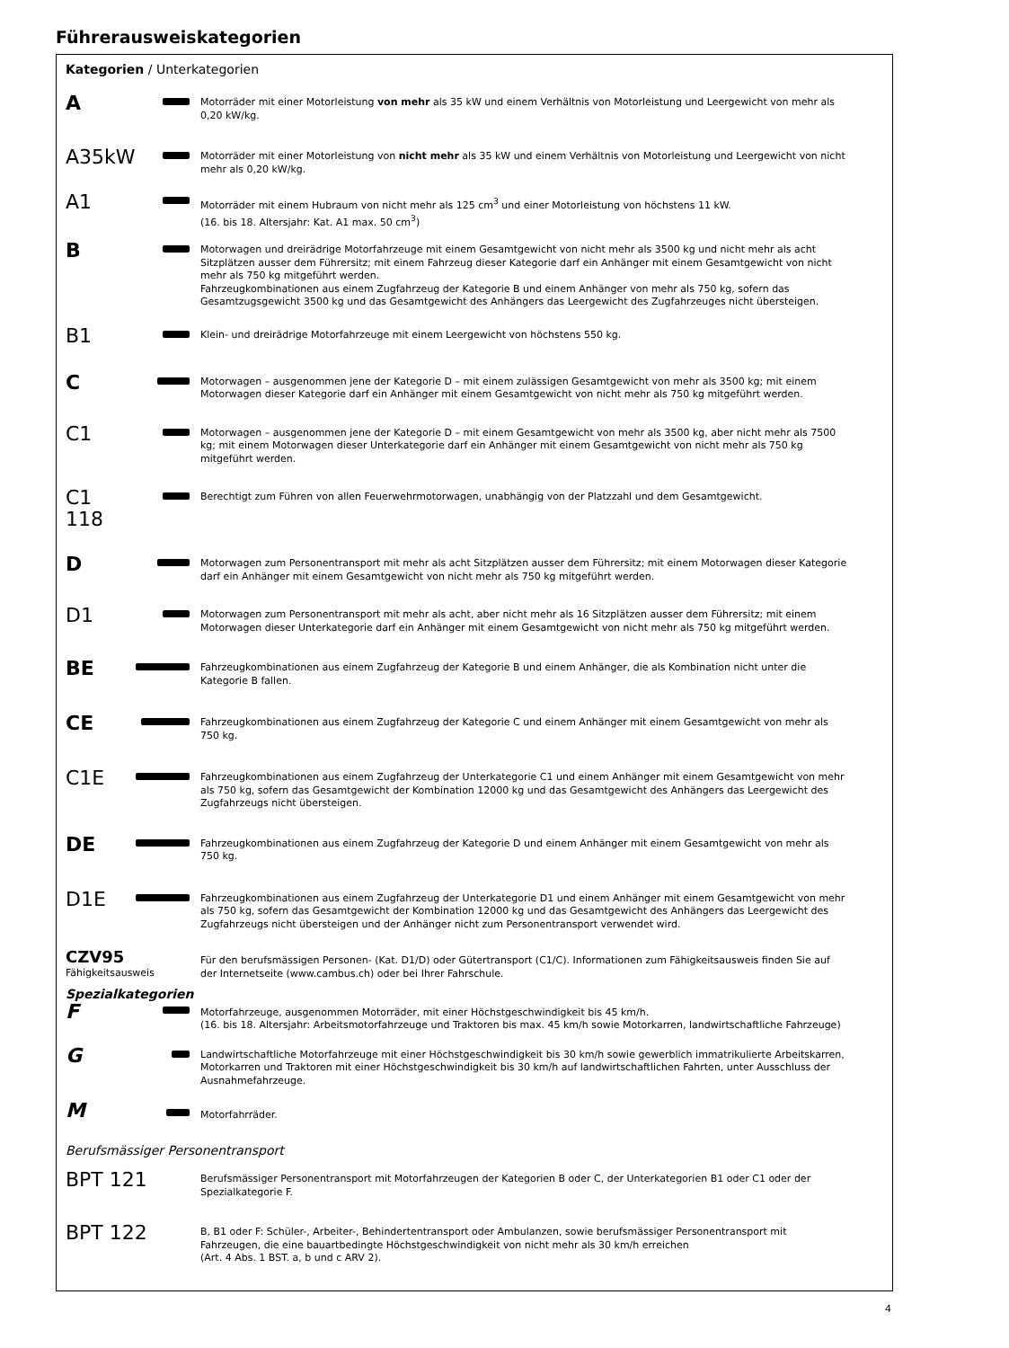Führerausweiskategorien
Kategorien / Unterkategorien
| A | | Motorräder mit einer Motorleistung von mehr als 35 kW und einem Verhältnis von Motorleistung und Leergewicht von mehr als 0,20 kW/kg. |
| A35kW | | Motorräder mit einer Motorleistung von nicht mehr als 35 kW und einem Verhältnis von Motorleistung und Leergewicht von nicht mehr als 0,20 kW/kg. |
| A1 | | Motorräder mit einem Hubraum von nicht mehr als 125 cm<sup>3</sup> und einer Motorleistung von höchstens 11 kW. (16. bis 18. Altersjahr: Kat. A1 max. 50 cm<sup>3</sup>) |
| B | | Motorwagen und dreirädrige Motorfahrzeuge mit einem Gesamtgewicht von nicht mehr als 3500 kg und nicht mehr als acht Sitzplätzen ausser dem Führersitz; mit einem Fahrzeug dieser Kategorie darf ein Anhänger mit einem Gesamtgewicht von nicht mehr als 750 kg mitgeführt werden. Fahrzeugkombinationen aus einem Zugfahrzeug der Kategorie B und einem Anhänger von mehr als 750 kg, sofern das Gesamtzugsgewicht 3500 kg und das Gesamtgewicht des Anhängers das Leergewicht des Zugfahrzeuges nicht übersteigen. |
| B1 | | Klein- und dreirädrige Motorfahrzeuge mit einem Leergewicht von höchstens 550 kg. |
| C | | Motorwagen – ausgenommen jene der Kategorie D – mit einem zulässigen Gesamtgewicht von mehr als 3500 kg; mit einem Motorwagen dieser Kategorie darf ein Anhänger mit einem Gesamtgewicht von nicht mehr als 750 kg mitgeführt werden. |
| C1 | | Motorwagen – ausgenommen jene der Kategorie D – mit einem Gesamtgewicht von mehr als 3500 kg, aber nicht mehr als 7500 kg; mit einem Motorwagen dieser Unterkategorie darf ein Anhänger mit einem Gesamtgewicht von nicht mehr als 750 kg mitgeführt werden. |
| C1 118 | | Berechtigt zum Führen von allen Feuerwehrmotorwagen, unabhängig von der Platzzahl und dem Gesamtgewicht. |
| D | | Motorwagen zum Personentransport mit mehr als acht Sitzplätzen ausser dem Führersitz; mit einem Motorwagen dieser Kategorie darf ein Anhänger mit einem Gesamtgewicht von nicht mehr als 750 kg mitgeführt werden. |
| D1 | | Motorwagen zum Personentransport mit mehr als acht, aber nicht mehr als 16 Sitzplätzen ausser dem Führersitz; mit einem Motorwagen dieser Unterkategorie darf ein Anhänger mit einem Gesamtgewicht von nicht mehr als 750 kg mitgeführt werden. |
| BE | | Fahrzeugkombinationen aus einem Zugfahrzeug der Kategorie B und einem Anhänger, die als Kombination nicht unter die Kategorie B fallen. |
| CE | | Fahrzeugkombinationen aus einem Zugfahrzeug der Kategorie C und einem Anhänger mit einem Gesamtgewicht von mehr als 750 kg. |
| C1E | | Fahrzeugkombinationen aus einem Zugfahrzeug der Unterkategorie C1 und einem Anhänger mit einem Gesamtgewicht von mehr als 750 kg, sofern das Gesamtgewicht der Kombination 12000 kg und das Gesamtgewicht des Anhängers das Leergewicht des Zugfahrzeugs nicht übersteigen. |
| DE | | Fahrzeugkombinationen aus einem Zugfahrzeug der Kategorie D und einem Anhänger mit einem Gesamtgewicht von mehr als 750 kg. |
| D1E | | Fahrzeugkombinationen aus einem Zugfahrzeug der Unterkategorie D1 und einem Anhänger mit einem Gesamtgewicht von mehr als 750 kg, sofern das Gesamtgewicht der Kombination 12000 kg und das Gesamtgewicht des Anhängers das Leergewicht des Zugfahrzeugs nicht übersteigen und der Anhänger nicht zum Personentransport verwendet wird. |
| CZV95 Fähigkeitsausweis | | Für den berufsmässigen Personen- (Kat. D1/D) oder Gütertransport (C1/C). Informationen zum Fähigkeitsausweis finden Sie auf der Internetseite (www.cambus.ch) oder bei Ihrer Fahrschule. |
| Spezialkategorien | | |
| F | | Motorfahrzeuge, ausgenommen Motorräder, mit einer Höchstgeschwindigkeit bis 45 km/h. (16. bis 18. Altersjahr: Arbeitsmotorfahrzeuge und Traktoren bis max. 45 km/h sowie Motorkarren, landwirtschaftliche Fahrzeuge) |
| G | | Landwirtschaftliche Motorfahrzeuge mit einer Höchstgeschwindigkeit bis 30 km/h sowie gewerblich immatrikulierte Arbeitskarren, Motorkarren und Traktoren mit einer Höchstgeschwindigkeit bis 30 km/h auf landwirtschaftlichen Fahrten, unter Ausschluss der Ausnahmefahrzeuge. |
| M | | Motorfahrräder. |
| Berufsmässiger Personentransport | | |
| BPT 121 | | Berufsmässiger Personentransport mit Motorfahrzeugen der Kategorien B oder C, der Unterkategorien B1 oder C1 oder der Spezialkategorie F. |
| BPT 122 | | B, B1 oder F: Schüler-, Arbeiter-, Behindertentransport oder Ambulanzen, sowie berufsmässiger Personentransport mit Fahrzeugen, die eine bauartbedingte Höchstgeschwindigkeit von nicht mehr als 30 km/h erreichen (Art. 4 Abs. 1 BST. a, b und c ARV 2). |
4